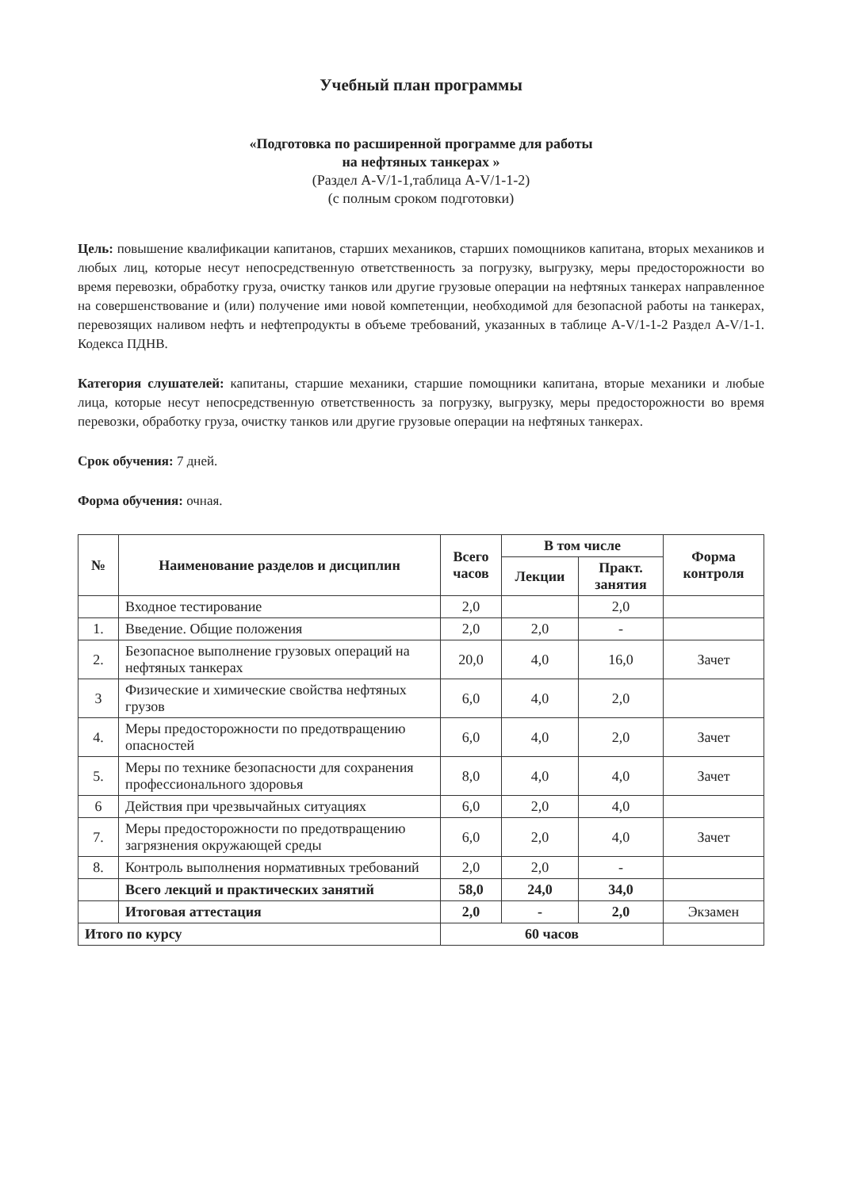Учебный план программы
«Подготовка по расширенной программе для работы
на нефтяных танкерах »
(Раздел A-V/1-1,таблица A-V/1-1-2)
(с полным сроком подготовки)
Цель: повышение квалификации капитанов, старших механиков, старших помощников капитана, вторых механиков и любых лиц, которые несут непосредственную ответственность за погрузку, выгрузку, меры предосторожности во время перевозки, обработку груза, очистку танков или другие грузовые операции на нефтяных танкерах направленное на совершенствование и (или) получение ими новой компетенции, необходимой для безопасной работы на танкерах, перевозящих наливом нефть и нефтепродукты в объеме требований, указанных в таблице A-V/1-1-2 Раздел A-V/1-1. Кодекса ПДНВ.
Категория слушателей: капитаны, старшие механики, старшие помощники капитана, вторые механики и любые лица, которые несут непосредственную ответственность за погрузку, выгрузку, меры предосторожности во время перевозки, обработку груза, очистку танков или другие грузовые операции на нефтяных танкерах.
Срок обучения: 7 дней.
Форма обучения: очная.
| № | Наименование разделов и дисциплин | Всего часов | В том числе | | Форма контроля |
| --- | --- | --- | --- | --- | --- |
| | | | Лекции | Практ. занятия | |
| | Входное тестирование | 2,0 | | 2,0 | |
| 1. | Введение. Общие положения | 2,0 | 2,0 | - | |
| 2. | Безопасное выполнение грузовых операций на нефтяных танкерах | 20,0 | 4,0 | 16,0 | Зачет |
| 3 | Физические и химические свойства нефтяных грузов | 6,0 | 4,0 | 2,0 | |
| 4. | Меры предосторожности по предотвращению опасностей | 6,0 | 4,0 | 2,0 | Зачет |
| 5. | Меры по технике безопасности для сохранения профессионального здоровья | 8,0 | 4,0 | 4,0 | Зачет |
| 6 | Действия при чрезвычайных ситуациях | 6,0 | 2,0 | 4,0 | |
| 7. | Меры предосторожности по предотвращению загрязнения окружающей среды | 6,0 | 2,0 | 4,0 | Зачет |
| 8. | Контроль выполнения нормативных требований | 2,0 | 2,0 | - | |
| | Всего лекций и практических занятий | 58,0 | 24,0 | 34,0 | |
| | Итоговая аттестация | 2,0 | - | 2,0 | Экзамен |
| Итого по курсу | | 60 часов | | | |